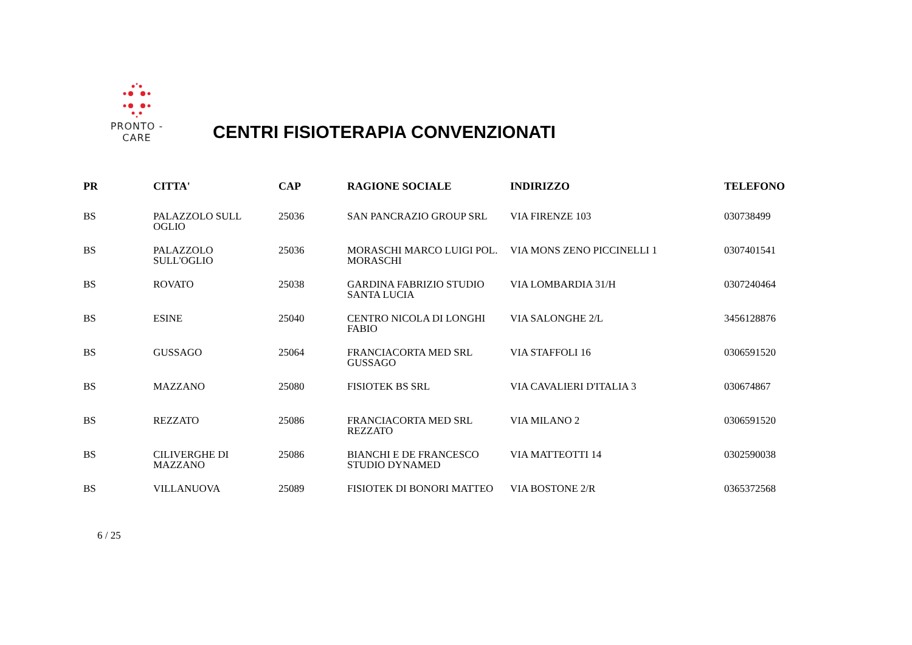PRONTO - CARE
CENTRI FISIOTERAPIA CONVENZIONATI
| PR | CITTA' | CAP | RAGIONE SOCIALE | INDIRIZZO | TELEFONO |
| --- | --- | --- | --- | --- | --- |
| BS | PALAZZOLO SULL OGLIO | 25036 | SAN PANCRAZIO GROUP SRL | VIA FIRENZE 103 | 030738499 |
| BS | PALAZZOLO SULL'OGLIO | 25036 | MORASCHI MARCO LUIGI POL. MORASCHI | VIA MONS ZENO PICCINELLI 1 | 0307401541 |
| BS | ROVATO | 25038 | GARDINA FABRIZIO STUDIO SANTA LUCIA | VIA LOMBARDIA 31/H | 0307240464 |
| BS | ESINE | 25040 | CENTRO NICOLA DI LONGHI FABIO | VIA SALONGHE 2/L | 3456128876 |
| BS | GUSSAGO | 25064 | FRANCIACORTA MED SRL GUSSAGO | VIA STAFFOLI 16 | 0306591520 |
| BS | MAZZANO | 25080 | FISIOTEK BS SRL | VIA CAVALIERI D'ITALIA 3 | 030674867 |
| BS | REZZATO | 25086 | FRANCIACORTA MED SRL REZZATO | VIA MILANO 2 | 0306591520 |
| BS | CILIVERGHE DI MAZZANO | 25086 | BIANCHI E DE FRANCESCO STUDIO DYNAMED | VIA MATTEOTTI 14 | 0302590038 |
| BS | VILLANUOVA | 25089 | FISIOTEK DI BONORI MATTEO | VIA BOSTONE 2/R | 0365372568 |
6 / 25